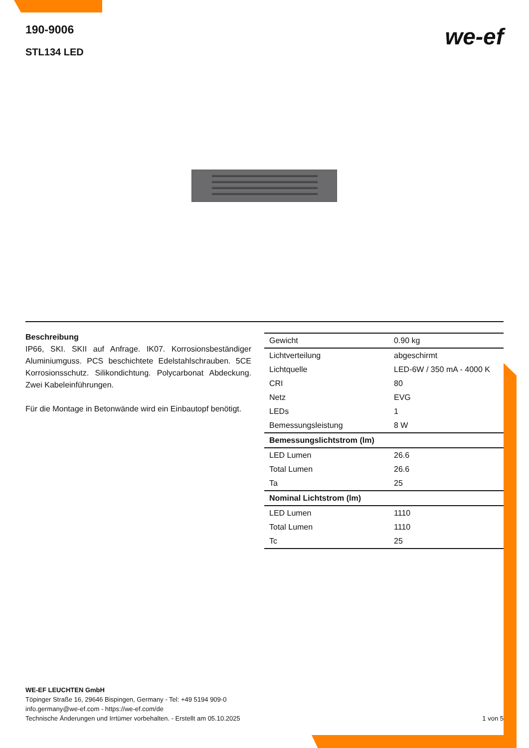190-9006
STL134 LED
we-ef
Beschreibung
IP66, SKI. SKII auf Anfrage. IK07. Korrosionsbeständiger Aluminiumguss. PCS beschichtete Edelstahlschrauben. 5CE Korrosionsschutz. Silikondichtung. Polycarbonat Abdeckung. Zwei Kabeleinführungen.
Für die Montage in Betonwände wird ein Einbautopf benötigt.
| Gewicht | 0.90 kg |
| Lichtverteilung | abgeschirmt |
| Lichtquelle | LED-6W / 350 mA - 4000 K |
| CRI | 80 |
| Netz | EVG |
| LEDs | 1 |
| Bemessungsleistung | 8 W |
| Bemessungslichtstrom (lm) | |
| LED Lumen | 26.6 |
| Total Lumen | 26.6 |
| Ta | 25 |
| Nominal Lichtstrom (lm) | |
| LED Lumen | 1110 |
| Total Lumen | 1110 |
| Tc | 25 |
WE-EF LEUCHTEN GmbH
Töpinger Straße 16, 29646 Bispingen, Germany - Tel: +49 5194 909-0
info.germany@we-ef.com - https://we-ef.com/de
Technische Änderungen und Irrtümer vorbehalten. - Erstellt am 05.10.2025
1 von 5